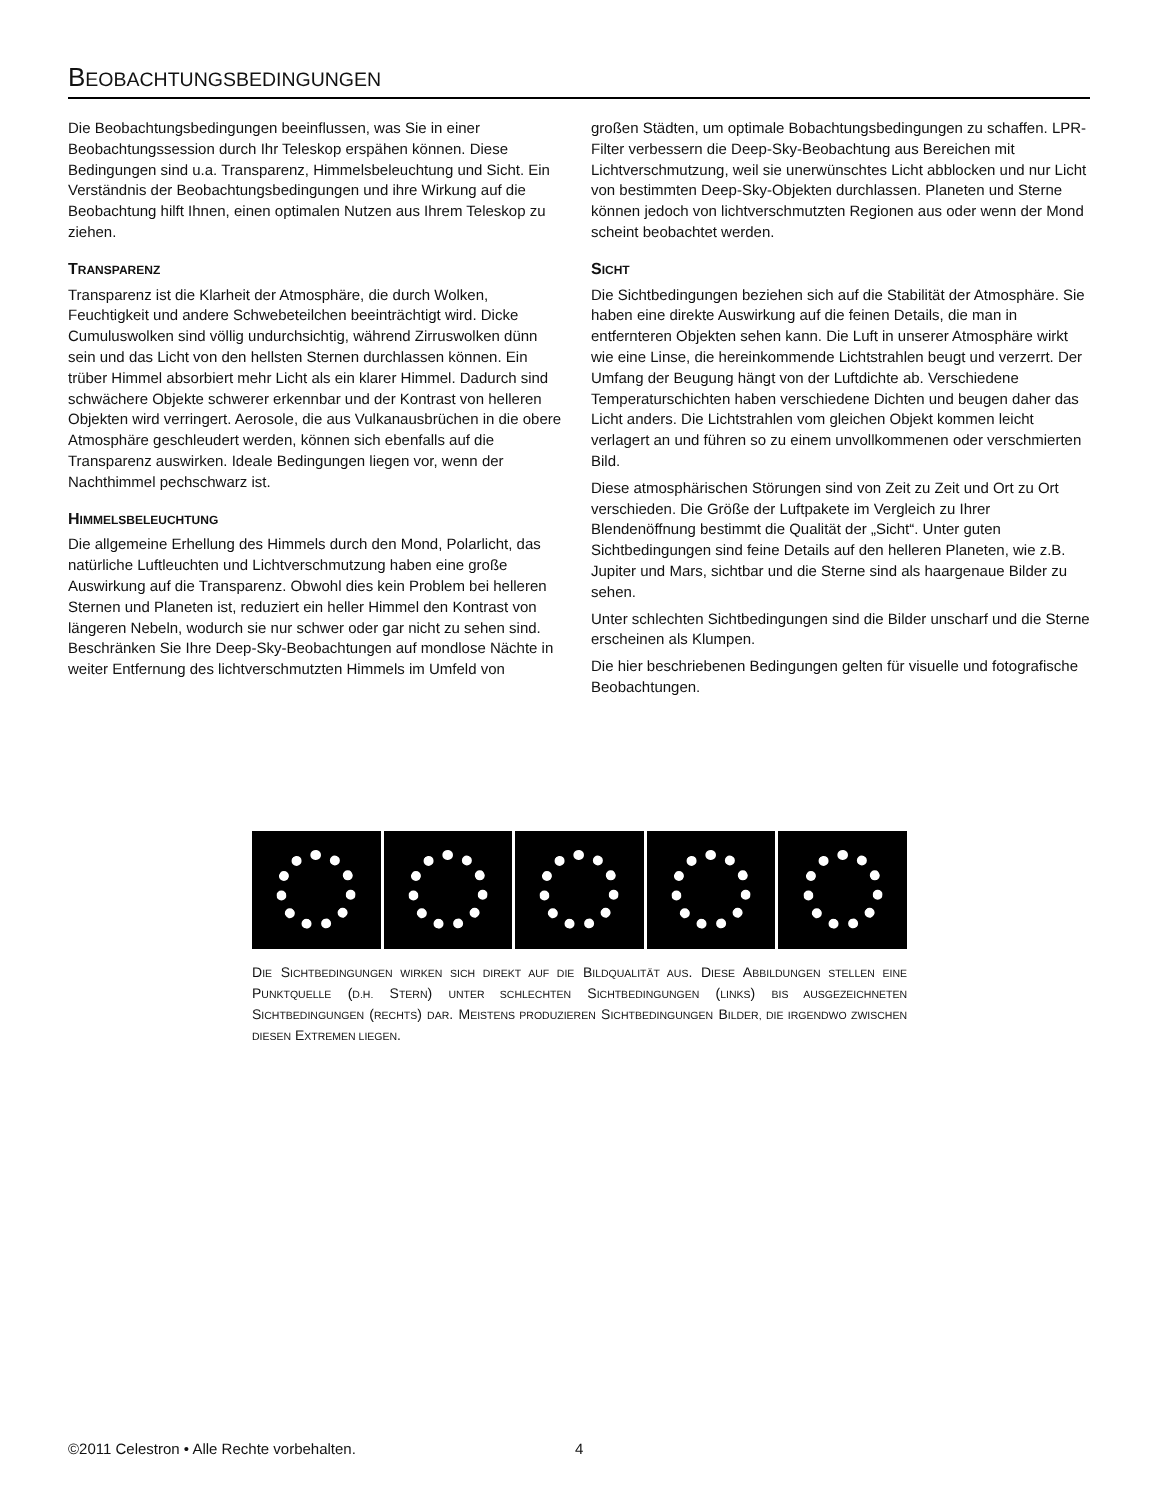BEOBACHTUNGSBEDINGUNGEN
Die Beobachtungsbedingungen beeinflussen, was Sie in einer Beobachtungssession durch Ihr Teleskop erspähen können. Diese Bedingungen sind u.a. Transparenz, Himmelsbeleuchtung und Sicht. Ein Verständnis der Beobachtungsbedingungen und ihre Wirkung auf die Beobachtung hilft Ihnen, einen optimalen Nutzen aus Ihrem Teleskop zu ziehen.
TRANSPARENZ
Transparenz ist die Klarheit der Atmosphäre, die durch Wolken, Feuchtigkeit und andere Schwebeteilchen beeinträchtigt wird. Dicke Cumuluswolken sind völlig undurchsichtig, während Zirruswolken dünn sein und das Licht von den hellsten Sternen durchlassen können. Ein trüber Himmel absorbiert mehr Licht als ein klarer Himmel. Dadurch sind schwächere Objekte schwerer erkennbar und der Kontrast von helleren Objekten wird verringert. Aerosole, die aus Vulkanausbrüchen in die obere Atmosphäre geschleudert werden, können sich ebenfalls auf die Transparenz auswirken. Ideale Bedingungen liegen vor, wenn der Nachthimmel pechschwarz ist.
HIMMELSBELEUCHTUNG
Die allgemeine Erhellung des Himmels durch den Mond, Polarlicht, das natürliche Luftleuchten und Lichtverschmutzung haben eine große Auswirkung auf die Transparenz. Obwohl dies kein Problem bei helleren Sternen und Planeten ist, reduziert ein heller Himmel den Kontrast von längeren Nebeln, wodurch sie nur schwer oder gar nicht zu sehen sind. Beschränken Sie Ihre Deep-Sky-Beobachtungen auf mondlose Nächte in weiter Entfernung des lichtverschmutzten Himmels im Umfeld von
großen Städten, um optimale Bobachtungsbedingungen zu schaffen. LPR-Filter verbessern die Deep-Sky-Beobachtung aus Bereichen mit Lichtverschmutzung, weil sie unerwünschtes Licht abblocken und nur Licht von bestimmten Deep-Sky-Objekten durchlassen. Planeten und Sterne können jedoch von lichtverschmutzten Regionen aus oder wenn der Mond scheint beobachtet werden.
SICHT
Die Sichtbedingungen beziehen sich auf die Stabilität der Atmosphäre. Sie haben eine direkte Auswirkung auf die feinen Details, die man in entfernteren Objekten sehen kann. Die Luft in unserer Atmosphäre wirkt wie eine Linse, die hereinkommende Lichtstrahlen beugt und verzerrt. Der Umfang der Beugung hängt von der Luftdichte ab. Verschiedene Temperaturschichten haben verschiedene Dichten und beugen daher das Licht anders. Die Lichtstrahlen vom gleichen Objekt kommen leicht verlagert an und führen so zu einem unvollkommenen oder verschmierten Bild.
Diese atmosphärischen Störungen sind von Zeit zu Zeit und Ort zu Ort verschieden. Die Größe der Luftpakete im Vergleich zu Ihrer Blendenöffnung bestimmt die Qualität der „Sicht“. Unter guten Sichtbedingungen sind feine Details auf den helleren Planeten, wie z.B. Jupiter und Mars, sichtbar und die Sterne sind als haargenaue Bilder zu sehen.
Unter schlechten Sichtbedingungen sind die Bilder unscharf und die Sterne erscheinen als Klumpen.
Die hier beschriebenen Bedingungen gelten für visuelle und fotografische Beobachtungen.
DIE SICHTBEDINGUNGEN WIRKEN SICH DIREKT AUF DIE BILDQUALITÄT AUS. DIESE ABBILDUNGEN STELLEN EINE PUNKTQUELLE (D.H. STERN) UNTER SCHLECHTEN SICHTBEDINGUNGEN (LINKS) BIS AUSGEZEICHNETEN SICHTBEDINGUNGEN (RECHTS) DAR. MEISTENS PRODUZIEREN SICHTBEDINGUNGEN BILDER, DIE IRGENDWO ZWISCHEN DIESEN EXTREMEN LIEGEN.
©2011 Celestron • Alle Rechte vorbehalten.
4